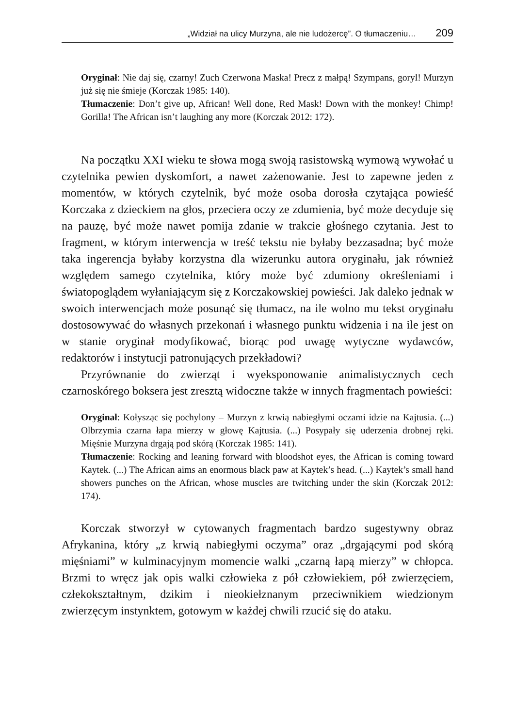„Widział na ulicy Murzyna, ale nie ludożercę”. O tłumaczeniu… 209
Oryginał: Nie daj się, czarny! Zuch Czerwona Maska! Precz z małpą! Szympans, goryl! Murzyn już się nie śmieje (Korczak 1985: 140).
Tłumaczenie: Don’t give up, African! Well done, Red Mask! Down with the monkey! Chimp! Gorilla! The African isn’t laughing any more (Korczak 2012: 172).
Na początku XXI wieku te słowa mogą swoją rasistowską wymową wywołać u czytelnika pewien dyskomfort, a nawet zażenowanie. Jest to zapewne jeden z momentów, w których czytelnik, być może osoba dorosła czytająca powieść Korczaka z dzieckiem na głos, przeciera oczy ze zdumienia, być może decyduje się na pauzę, być może nawet pomija zdanie w trakcie głośnego czytania. Jest to fragment, w którym interwencja w treść tekstu nie byłaby bezzasadna; być może taka ingerencja byłaby korzystna dla wizerunku autora oryginału, jak również względem samego czytelnika, który może być zdumiony określeniami i światopoglądem wyłaniającym się z Korczakowskiej powieści. Jak daleko jednak w swoich interwencjach może posunąć się tłumacz, na ile wolno mu tekst oryginału dostosowywać do własnych przekonań i własnego punktu widzenia i na ile jest on w stanie oryginał modyfikować, biorąc pod uwagę wytyczne wydawców, redaktorów i instytucji patronujących przekładowi?
Przyrównanie do zwierząt i wyeksponowanie animalistycznych cech czarnoskórego boksera jest zresztą widoczne także w innych fragmentach powieści:
Oryginał: Kołysząc się pochylony – Murzyn z krwią nabiegłymi oczami idzie na Kajtusia. (...) Olbrzymia czarna łapa mierzy w głowę Kajtusia. (...) Posypały się uderzenia drobnej ręki. Mięśnie Murzyna drgają pod skórą (Korczak 1985: 141).
Tłumaczenie: Rocking and leaning forward with bloodshot eyes, the African is coming toward Kaytek. (...) The African aims an enormous black paw at Kaytek’s head. (...) Kaytek’s small hand showers punches on the African, whose muscles are twitching under the skin (Korczak 2012: 174).
Korczak stworzył w cytowanych fragmentach bardzo sugestywny obraz Afrykanina, który „z krwią nabiegłymi oczyma” oraz „drgającymi pod skórą mięśniami” w kulminacyjnym momencie walki „czarną łapą mierzy” w chłopca. Brzmi to wręcz jak opis walki człowieka z pół człowiekiem, pół zwierzęciem, człekokształtnym, dzikim i nieokiełznanym przeciwnikiem wiedzionym zwierzęcym instynktem, gotowym w każdej chwili rzucić się do ataku.